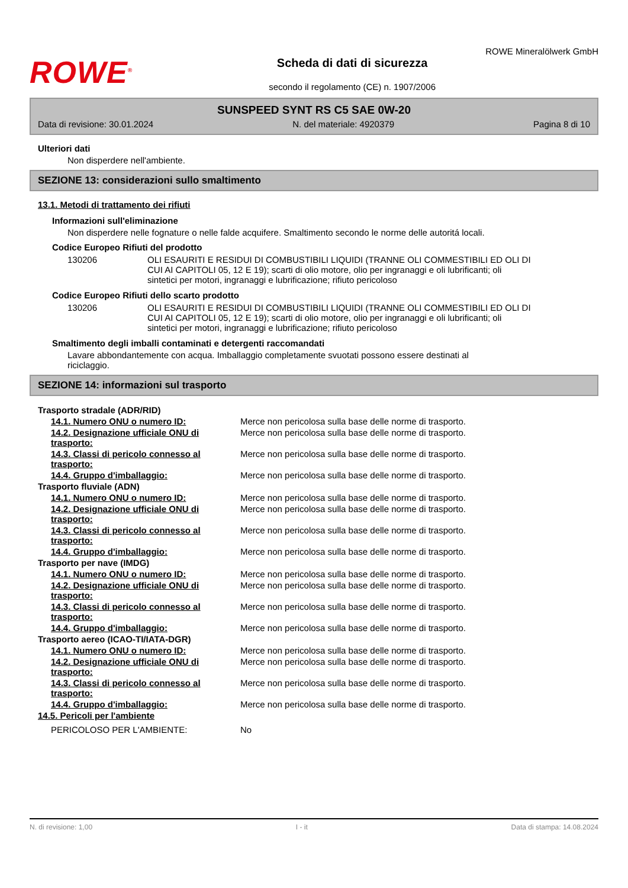ROWE<sup>®</sup>
Scheda di dati di sicurezza
secondo il regolamento (CE) n. 1907/2006
ROWE Mineralölwerk GmbH
SUNSPEED SYNT RS C5 SAE 0W-20
Data di revisione: 30.01.2024 N. del materiale: 4920379 Pagina 8 di 10
Ulteriori dati
Non disperdere nell'ambiente.
SEZIONE 13: considerazioni sullo smaltimento
13.1. Metodi di trattamento dei rifiuti
Informazioni sull'eliminazione
Non disperdere nelle fognature o nelle falde acquifere. Smaltimento secondo le norme delle autoritá locali.
Codice Europeo Rifiuti del prodotto
| 130206 | OLI ESAURITI E RESIDUI DI COMBUSTIBILI LIQUIDI (TRANNE OLI COMMESTIBILI ED OLI DI CUI AI CAPITOLI 05, 12 E 19); scarti di olio motore, olio per ingranaggi e oli lubrificanti; oli sintetici per motori, ingranaggi e lubrificazione; rifiuto pericoloso |
Codice Europeo Rifiuti dello scarto prodotto
| 130206 | OLI ESAURITI E RESIDUI DI COMBUSTIBILI LIQUIDI (TRANNE OLI COMMESTIBILI ED OLI DI CUI AI CAPITOLI 05, 12 E 19); scarti di olio motore, olio per ingranaggi e oli lubrificanti; oli sintetici per motori, ingranaggi e lubrificazione; rifiuto pericoloso |
Smaltimento degli imballi contaminati e detergenti raccomandati
Lavare abbondantemente con acqua. Imballaggio completamente svuotati possono essere destinati al riciclaggio.
SEZIONE 14: informazioni sul trasporto
| Trasporto stradale (ADR/RID) | |
| 14.1. Numero ONU o numero ID: | Merce non pericolosa sulla base delle norme di trasporto. |
| 14.2. Designazione ufficiale ONU di trasporto: | Merce non pericolosa sulla base delle norme di trasporto. |
| 14.3. Classi di pericolo connesso al trasporto: | Merce non pericolosa sulla base delle norme di trasporto. |
| 14.4. Gruppo d'imballaggio: | Merce non pericolosa sulla base delle norme di trasporto. |
| Trasporto fluviale (ADN) | |
| 14.1. Numero ONU o numero ID: | Merce non pericolosa sulla base delle norme di trasporto. |
| 14.2. Designazione ufficiale ONU di trasporto: | Merce non pericolosa sulla base delle norme di trasporto. |
| 14.3. Classi di pericolo connesso al trasporto: | Merce non pericolosa sulla base delle norme di trasporto. |
| 14.4. Gruppo d'imballaggio: | Merce non pericolosa sulla base delle norme di trasporto. |
| Trasporto per nave (IMDG) | |
| 14.1. Numero ONU o numero ID: | Merce non pericolosa sulla base delle norme di trasporto. |
| 14.2. Designazione ufficiale ONU di trasporto: | Merce non pericolosa sulla base delle norme di trasporto. |
| 14.3. Classi di pericolo connesso al trasporto: | Merce non pericolosa sulla base delle norme di trasporto. |
| 14.4. Gruppo d'imballaggio: | Merce non pericolosa sulla base delle norme di trasporto. |
| Trasporto aereo (ICAO-TI/IATA-DGR) | |
| 14.1. Numero ONU o numero ID: | Merce non pericolosa sulla base delle norme di trasporto. |
| 14.2. Designazione ufficiale ONU di trasporto: | Merce non pericolosa sulla base delle norme di trasporto. |
| 14.3. Classi di pericolo connesso al trasporto: | Merce non pericolosa sulla base delle norme di trasporto. |
| 14.4. Gruppo d'imballaggio: | Merce non pericolosa sulla base delle norme di trasporto. |
| 14.5. Pericoli per l'ambiente | |
| PERICOLOSO PER L'AMBIENTE: | No |
N. di revisione: 1,00 I - it Data di stampa: 14.08.2024